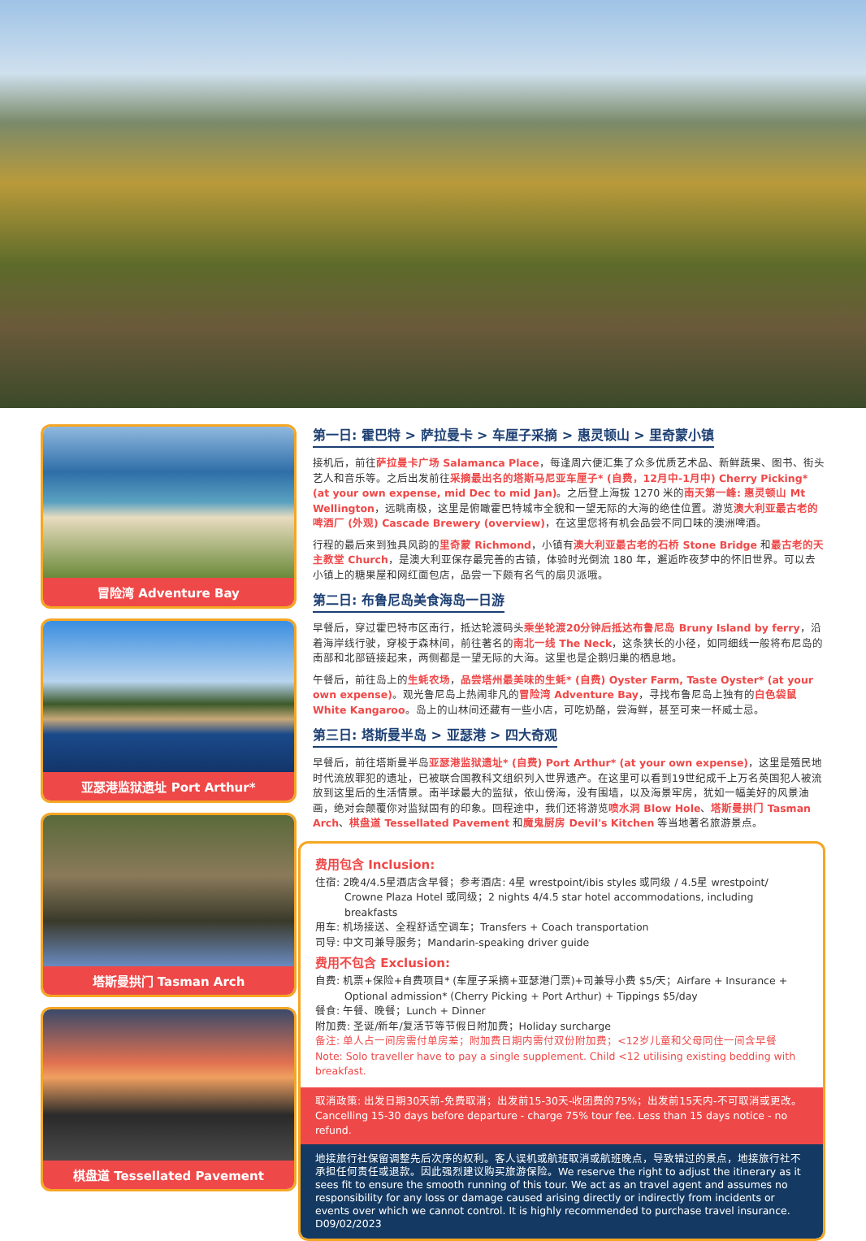冒险湾 Adventure Bay
亚瑟港监狱遗址 Port Arthur*
塔斯曼拱门 Tasman Arch
棋盘道 Tessellated Pavement
第一日: 霍巴特 > 萨拉曼卡 > 车厘子采摘 > 惠灵顿山 > 里奇蒙小镇
接机后，前往萨拉曼卡广场 Salamanca Place，每逢周六便汇集了众多优质艺术品、新鲜蔬果、图书、街头艺人和音乐等。之后出发前往采摘最出名的塔斯马尼亚车厘子* (自费，12月中-1月中) Cherry Picking* (at your own expense, mid Dec to mid Jan)。之后登上海拔 1270 米的南天第一峰: 惠灵顿山 Mt Wellington，远眺南极，这里是俯瞰霍巴特城市全貌和一望无际的大海的绝佳位置。游览澳大利亚最古老的啤酒厂 (外观) Cascade Brewery (overview)，在这里您将有机会品尝不同口味的澳洲啤酒。
行程的最后来到独具风韵的里奇蒙 Richmond，小镇有澳大利亚最古老的石桥 Stone Bridge 和最古老的天主教堂 Church，是澳大利亚保存最完善的古镇，体验时光倒流 180 年，邂逅昨夜梦中的怀旧世界。可以去小镇上的糖果屋和网红面包店，品尝一下颇有名气的扇贝派哦。
第二日: 布鲁尼岛美食海岛一日游
早餐后，穿过霍巴特市区南行，抵达轮渡码头乘坐轮渡20分钟后抵达布鲁尼岛 Bruny Island by ferry，沿着海岸线行驶，穿梭于森林间，前往著名的南北一线 The Neck，这条狭长的小径，如同细线一般将布尼岛的南部和北部链接起来，两侧都是一望无际的大海。这里也是企鹅归巢的栖息地。
午餐后，前往岛上的生蚝农场，品尝塔州最美味的生蚝* (自费) Oyster Farm, Taste Oyster* (at your own expense)。观光鲁尼岛上热闹非凡的冒险湾 Adventure Bay，寻找布鲁尼岛上独有的白色袋鼠 White Kangaroo。岛上的山林间还藏有一些小店，可吃奶酪，尝海鲜，甚至可来一杯威士忌。
第三日: 塔斯曼半岛 > 亚瑟港 > 四大奇观
早餐后，前往塔斯曼半岛亚瑟港监狱遗址* (自费) Port Arthur* (at your own expense)，这里是殖民地时代流放罪犯的遗址，已被联合国教科文组织列入世界遗产。在这里可以看到19世纪成千上万名英国犯人被流放到这里后的生活情景。南半球最大的监狱，依山傍海，没有围墙，以及海景牢房，犹如一幅美好的风景油画，绝对会颠覆你对监狱固有的印象。回程途中，我们还将游览喷水洞 Blow Hole、塔斯曼拱门 Tasman Arch、棋盘道 Tessellated Pavement 和魔鬼厨房 Devil's Kitchen 等当地著名旅游景点。
费用包含 Inclusion:
住宿: 2晚4/4.5星酒店含早餐；参考酒店: 4星 wrestpoint/ibis styles 或同级 / 4.5星 wrestpoint/
Crowne Plaza Hotel 或同级；2 nights 4/4.5 star hotel accommodations, including breakfasts
用车: 机场接送、全程舒适空调车；Transfers + Coach transportation
司导: 中文司兼导服务；Mandarin-speaking driver guide
费用不包含 Exclusion:
自费: 机票+保险+自费项目* (车厘子采摘+亚瑟港门票)+司兼导小费 $5/天；Airfare + Insurance +
Optional admission* (Cherry Picking + Port Arthur) + Tippings $5/day
餐食: 午餐、晚餐；Lunch + Dinner
附加费: 圣诞/新年/复活节等节假日附加费；Holiday surcharge
备注: 单人占一间房需付单房差；附加费日期内需付双份附加费；<12岁儿童和父母同住一间含早餐
Note: Solo traveller have to pay a single supplement. Child <12 utilising existing bedding with breakfast.
取消政策: 出发日期30天前-免费取消；出发前15-30天-收团费的75%；出发前15天内-不可取消或更改。
Cancelling 15-30 days before departure - charge 75% tour fee. Less than 15 days notice - no refund.
地接旅行社保留调整先后次序的权利。客人误机或航班取消或航班晚点，导致错过的景点，地接旅行社不承担任何责任或退款。因此强烈建议购买旅游保险。We reserve the right to adjust the itinerary as it sees fit to ensure the smooth running of this tour. We act as an travel agent and assumes no responsibility for any loss or damage caused arising directly or indirectly from incidents or events over which we cannot control. It is highly recommended to purchase travel insurance. D09/02/2023